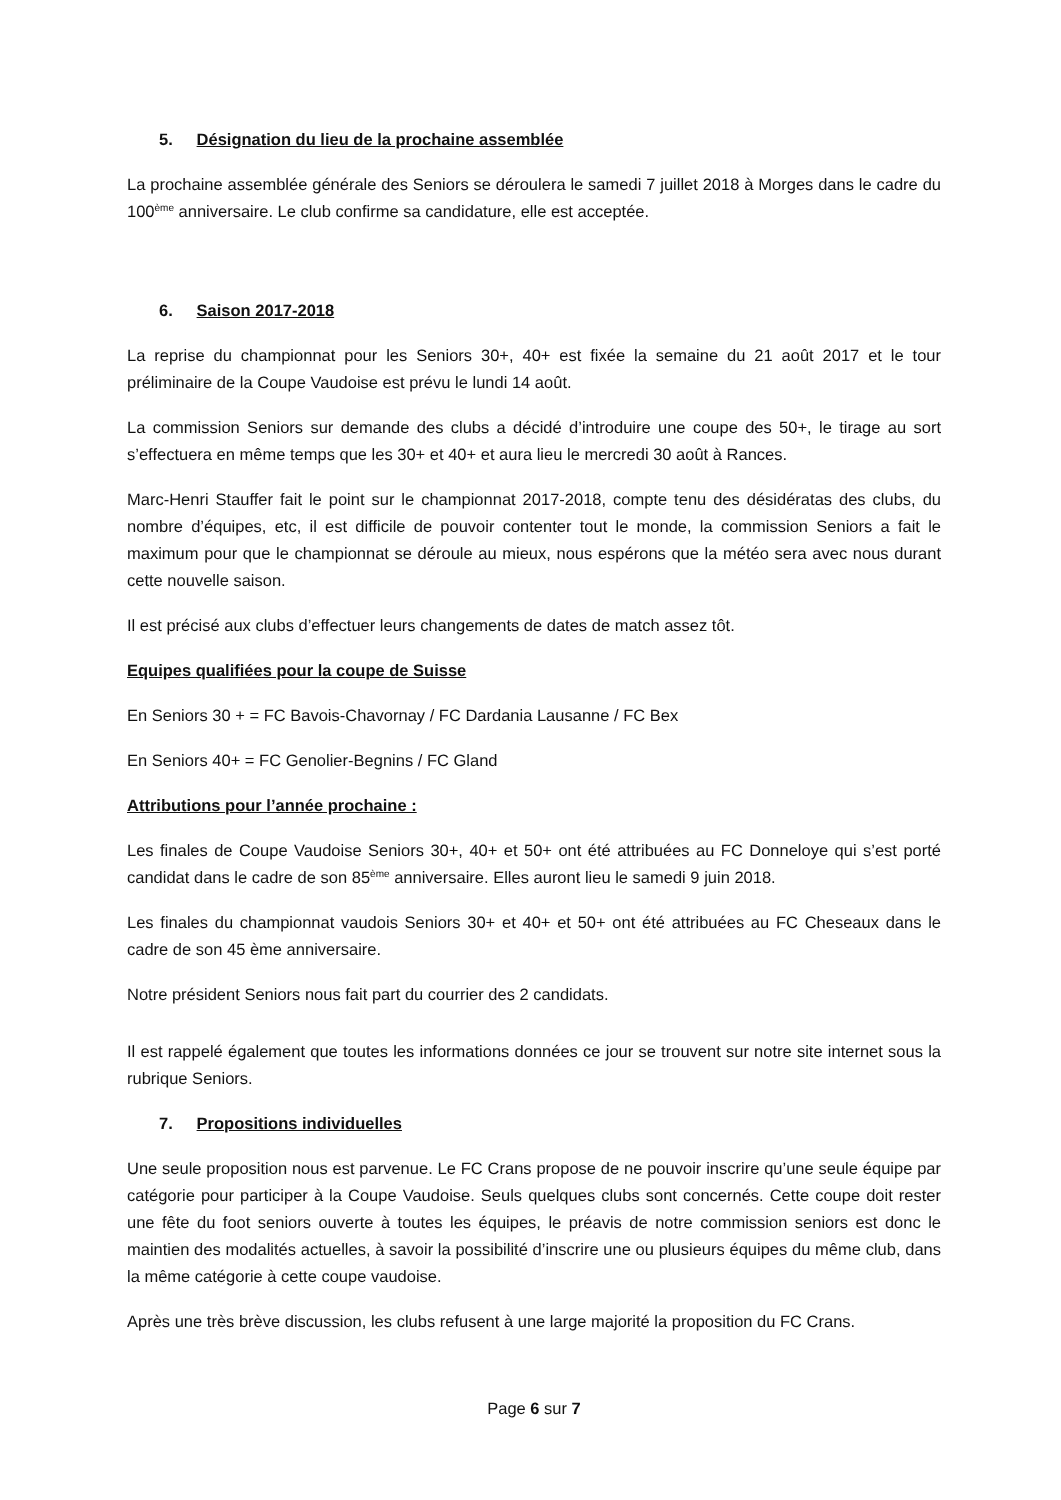5. Désignation du lieu de la prochaine assemblée
La prochaine assemblée générale des Seniors se déroulera le samedi 7 juillet 2018 à Morges dans le cadre du 100<sup>ème</sup> anniversaire. Le club confirme sa candidature, elle est acceptée.
6. Saison 2017-2018
La reprise du championnat pour les Seniors 30+, 40+ est fixée la semaine du 21 août 2017 et le tour préliminaire de la Coupe Vaudoise est prévu le lundi 14 août.
La commission Seniors sur demande des clubs a décidé d’introduire une coupe des 50+, le tirage au sort s’effectuera en même temps que les 30+ et 40+ et aura lieu le mercredi 30 août à Rances.
Marc-Henri Stauffer fait le point sur le championnat 2017-2018, compte tenu des désidératas des clubs, du nombre d’équipes, etc, il est difficile de pouvoir contenter tout le monde, la commission Seniors a fait le maximum pour que le championnat se déroule au mieux, nous espérons que la météo sera avec nous durant cette nouvelle saison.
Il est précisé aux clubs d’effectuer leurs changements de dates de match assez tôt.
Equipes qualifiées pour la coupe de Suisse
En Seniors 30 + = FC Bavois-Chavornay / FC Dardania Lausanne / FC Bex
En Seniors 40+ = FC Genolier-Begnins / FC Gland
Attributions pour l’année prochaine :
Les finales de Coupe Vaudoise Seniors 30+, 40+ et 50+ ont été attribuées au FC Donneloye qui s’est porté candidat dans le cadre de son 85<sup>ème</sup> anniversaire. Elles auront lieu le samedi 9 juin 2018.
Les finales du championnat vaudois Seniors 30+ et 40+ et 50+ ont été attribuées au FC Cheseaux dans le cadre de son 45 ème anniversaire.
Notre président Seniors nous fait part du courrier des 2 candidats.
Il est rappelé également que toutes les informations données ce jour se trouvent sur notre site internet sous la rubrique Seniors.
7. Propositions individuelles
Une seule proposition nous est parvenue. Le FC Crans propose de ne pouvoir inscrire qu’une seule équipe par catégorie pour participer à la Coupe Vaudoise. Seuls quelques clubs sont concernés. Cette coupe doit rester une fête du foot seniors ouverte à toutes les équipes, le préavis de notre commission seniors est donc le maintien des modalités actuelles, à savoir la possibilité d’inscrire une ou plusieurs équipes du même club, dans la même catégorie à cette coupe vaudoise.
Après une très brève discussion, les clubs refusent à une large majorité la proposition du FC Crans.
Page 6 sur 7